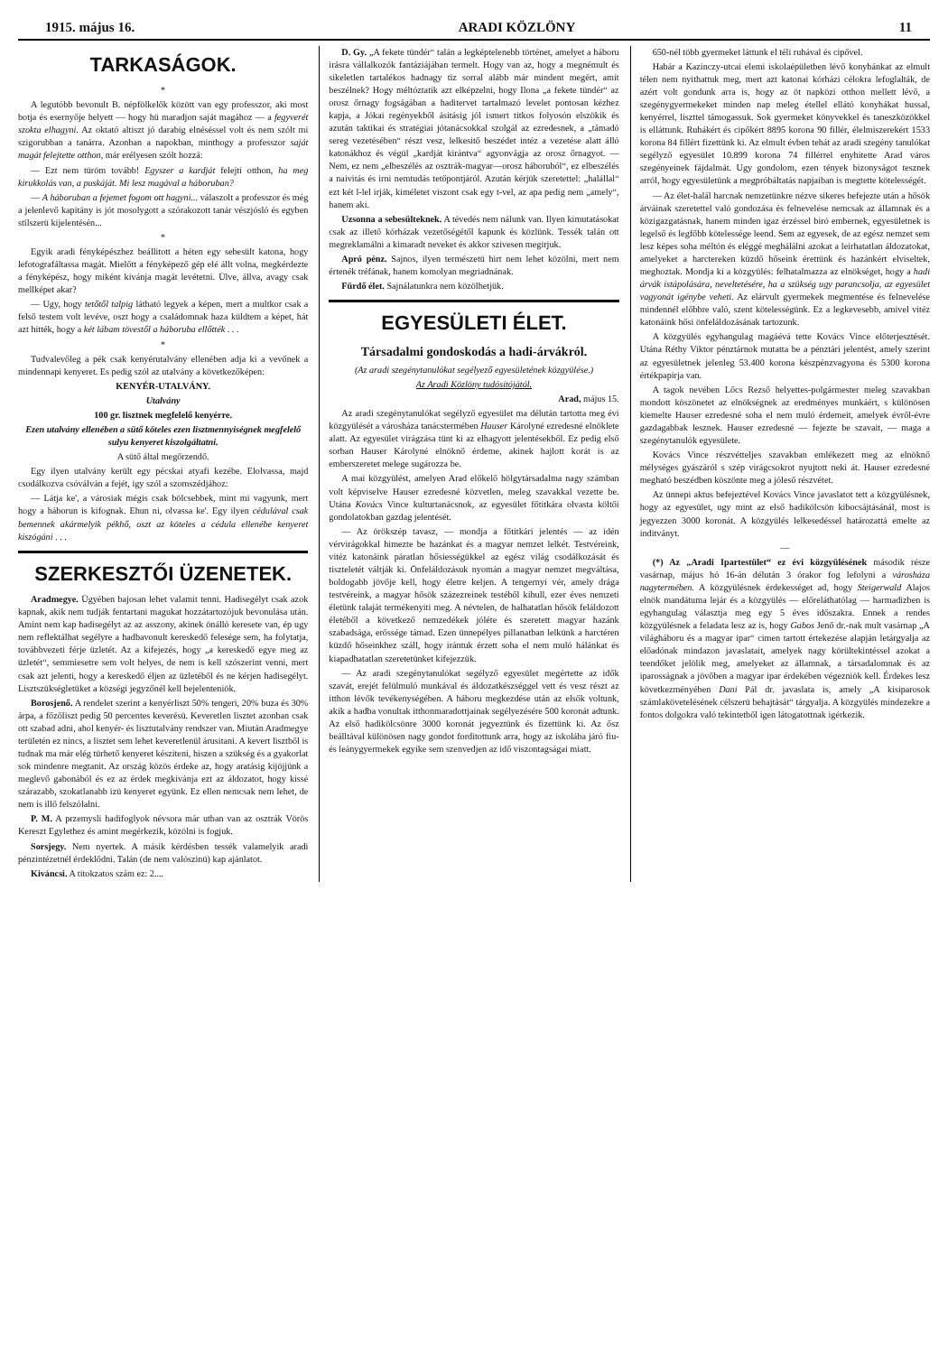1915. május 16. ARADI KÖZLÖNY 11
TARKASÁGOK.
*
A legutóbb bevonult B. népfölkelők között van egy professzor, aki most botja és esernyője helyett — hogy hü maradjon saját magához — a fegyverét szokta elhagyni. Az oktató altiszt jó darabig elnéséssel volt és nem szólt mi szigorubban a tanárra. Azonban a napokban, minthogy a professzor saját magát felejtette otthon, már erélyesen szólt hozzá:
— Ezt nem türöm tovább! Egyszer a kardját felejti otthon, ha meg kirukkolás van, a puskáját. Mi lesz magával a háboruban?
— A háboruban a fejemet fogom ott hagyni... válaszolt a professzor és még a jelenlevő kapitány is jót mosolygott a szórakozott tanár vészjósló és egyben stílszerü kijelentésén...
*
Egyik aradi fényképészhez beállitott a héten egy sebesült katona, hogy lefotografáltassa magát. Mielőtt a fényképező gép elé állt volna, megkérdezte a fényképész, hogy miként kivánja magát levétetni. Ülve, állva, avagy csak mellképet akar?
— Ugy, hogy tetőtől talpig látható legyek a képen, mert a multkor csak a felső testem volt levéve, oszt hogy a családomnak haza küldtem a képet, hát azt hitték, hogy a két lábam tövestől a háboruba ellőtték . . .
*
Tudvalevőleg a pék csak kenyérutalvány ellenében adja ki a vevőnek a mindennapi kenyeret. Es pedig szól az utalvány a következőképen:
KENYÉR-UTALVÁNY.
Utalvány
100 gr. lisztnek megfelelő kenyérre.
Ezen utalvány ellenében a sütő köteles ezen lisztmennyiségnek megfelelő sulyu kenyeret kiszolgáltatni.
A sütő által megőrzendő.
Egy ilyen utalvány került egy pécskai atyafi kezébe. Elolvassa, majd csodálkozva csóválván a fejét, igy szól a szomszédjához:
— Látja ke', a városiak mégis csak bölcsebbek, mint mi vagyunk, mert hogy a háborun is kifognak. Ehun ni, olvassa ke'. Egy ilyen cédulával csak bemennek akármelyik pékhő, oszt az köteles a cédula ellenébe kenyeret kiszógáni . . .
SZERKESZTŐI ÜZENETEK.
Aradmegye. Ügyében bajosan lehet valamit tenni. Hadisegélyt csak azok kapnak, akik nem tudják fentartani magukat hozzátartozójuk bevonulása után. Amint nem kap hadisegélyt az az asszony, akinek önálló keresete van, ép ugy nem reflektálhat segélyre a hadbavonult kereskedő felesége sem, ha folytatja, továbbvezeti férje üzletét. Az a kifejezés, hogy „a kereskedő egye meg az üzletét“, semmiesetre sem volt helyes, de nem is kell szószerint venni, mert csak azt jelenti, hogy a kereskedő éljen az üzletéből és ne kérjen hadisegélyt. Lisztszükségletüket a községi jegyzőnél kell bejelenteniök.
Borosjenő. A rendelet szerint a kenyérliszt 50% tengeri, 20% buza és 30% árpa, a főzőliszt pedig 50 percentes keverésü. Keveretlen lisztet azonban csak ott szabad adni, ahol kenyér- és lisztutalvány rendszer van. Miután Aradmegye területén ez nincs, a lisztet sem lehet keveretlenül árusitani. A kevert lisztből is tudnak ma már elég türhető kenyeret késziteni, hiszen a szükség és a gyakorlat sok mindenre megtanit. Az ország közös érdeke az, hogy aratásig kijöjjünk a meglevő gabonából és ez az érdek megkivánja ezt az áldozatot, hogy kissé szárazabb, szokatlanabb izü kenyeret együnk. Ez ellen nemcsak nem lehet, de nem is illő felszólalni.
P. M. A przemysli hadifoglyok névsora már utban van az osztrák Vörös Kereszt Egylethez és amint megérkezik, közölni is fogjuk.
Sorsjegy. Nem nyertek. A másik kérdésben tessék valamelyik aradi pénzintézetnél érdeklődni. Talán (de nem valószinü) kap ajánlatot.
Kiváncsi. A titokzatos szám ez: 2....
D. Gy. „A fekete tündér“ talán a legképtelenebb történet, amelyet a háboru irásra vállalkozók fantáziájában termelt. Hogy van az, hogy a megnémult és sikeletlen tartalékos hadnagy tiz sorral alább már mindent megért, amit beszélnek? Hogy méltóztatik azt elképzelni, hogy Ilona „a fekete tündér“ az orosz őrnagy fogságában a haditervet tartalmazó levelet pontosan kézhez kapja, a Jókai regényekből ásitásig jól ismert titkos folyosón elszökik és azután taktikai és stratégiai jótanácsokkal szolgál az ezredesnek, a „támadó sereg vezetésében“ részt vesz, lelkesitő beszédet intéz a vezetése alatt álló katonákhoz és végül „kardját kirántva“ agyonvágja az orosz őrnagyot. — Nem, ez nem „elbeszélés az osztrák-magyar—orosz háboruból“, ez elbeszélés a naivitás és irni nemtudás tetőpontjáról. Azután kérjük szeretettel: „halállal“ ezt két l-lel irják, kiméletet viszont csak egy t-vel, az apa pedig nem „amely“, hanem aki.
Uzsonna a sebesülteknek. A tévedés nem nálunk van. Ilyen kimutatásokat csak az illető kórházak vezetőségétől kapunk és közlünk. Tessék talán ott megreklamálni a kimaradt neveket és akkor szivesen megirjuk.
Apró pénz. Sajnos, ilyen természetü hirt nem lehet közölni, mert nem értenék tréfának, hanem komolyan megriadnának.
Fürdő élet. Sajnálatunkra nem közölhetjük.
EGYESÜLETI ÉLET.
Társadalmi gondoskodás a hadi-árvákról.
(Az aradi szegénytanulókat segélyező egyesületének közgyülése.)
Az Aradi Közlöny tudósitójától.
Arad, május 15.
Az aradi szegénytanulókat segélyző egyesület ma délután tartotta meg évi közgyülését a városháza tanácstermében Hauser Károlyné ezredesné elnöklete alatt. Az egyesület virágzása tünt ki az elhagyott jelentésekből. Ez pedig első sorban Hauser Károlyné elnöknő érdeme, akinek hajlott korát is az emberszeretet melege sugározza be.
A mai közgyülést, amelyen Arad előkelő hölgytársadalma nagy számban volt képviselve Hauser ezredesné közvetlen, meleg szavakkal vezette be. Utána Kovács Vince kulturtanácsnok, az egyesület főtitkára olvasta költői gondolatokban gazdag jelentését.
— Az örökszép tavasz, — mondja a főtitkári jelentés — az idén vérvirágokkal himezte be hazánkat és a magyar nemzet lelkét. Testvéreink, vitéz katonáink páratlan hősiességükkel az egész világ csodálkozását és tiszteletét váltják ki. Önfeláldozásuk nyomán a magyar nemzet megváltása, boldogabb jövője kell, hogy életre keljen. A tengernyi vér, amely drága testvéreink, a magyar hősök százezreinek testéből kihull, ezer éves nemzeti életünk talaját termékenyiti meg. A névtelen, de halhatatlan hősök feláldozott életéből a következő nemzedékek jóléte és szeretett magyar hazánk szabadsága, erőssége támad. Ezen ünnepélyes pillanatban lelkünk a harctéren küzdő hőseinkhez száll, hogy irántuk érzett soha el nem muló hálánkat és kiapadhatatlan szeretetünket kifejezzük.
— Az aradi szegénytanulókat segélyző egyesület megértette az idők szavát, erejét felülmuló munkával és áldozatkészséggel vett és vesz részt az itthon lévők tevékenységében. A háboru megkezdése után az elsők voltunk, akik a hadba vonultak itthonmaradottjainak segélyezésére 500 koronát adtunk. Az első hadikölcsönre 3000 koronát jegyeztünk és fizettünk ki. Az ősz beálltával különösen nagy gondot forditottunk arra, hogy az iskolába járó fiu- és leánygyermekek egyike sem szenvedjen az idő viszontagságai miatt.
650-nél több gyermeket láttunk el téli ruhával és cipővel.
Habár a Kazinczy-utcai elemi iskolaépületben lévő konyhánkat az elmult télen nem nyithattuk meg, mert azt katonai kórházi célokra lefoglalták, de azért volt gondunk arra is, hogy az öt napközi otthon mellett lévő, a szegénygyermekeket minden nap meleg étellel ellátó konyhákat hussal, kenyérrel, liszttel támogassuk. Sok gyermeket könyvekkel és taneszközökkel is elláttunk. Ruhákért és cipőkért 8895 korona 90 fillér, élelmiszerekért 1533 korona 84 fillért fizettünk ki. Az elmult évben tehát az aradi szegény tanulókat segélyző egyesület 10.899 korona 74 fillérrel enyhitette Arad város szegényeinek fájdalmát. Ugy gondolom, ezen tények bizonyságot tesznek arról, hogy egyesületünk a megpróbáltatás napjaiban is megtette kötelességét.
— Az élet-halál harcnak nemzetünkre nézve sikeres befejezte után a hősök árváinak szeretettel való gondozása és felnevelése nemcsak az államnak és a közigazgatásnak, hanem minden igaz érzéssel biró embernek, egyesületnek is legelső és legfőbb kötelessége leend. Sem az egyesek, de az egész nemzet sem lesz képes soha méltón és eléggé meghálálni azokat a leirhatatlan áldozatokat, amelyeket a harctereken küzdő hőseink érettünk és hazánkért elviseltek, meghoztak. Mondja ki a közgyülés: felhatalmazza az elnökséget, hogy a hadi árvák istápolására, neveltetésére, ha a szükség ugy parancsolja, az egyesület vagyonát igénybe veheti. Az elárvult gyermekek megmentése és felnevelése mindennél előbbre való, szent kötelességünk. Ez a legkevesebb, amivel vitéz katonáink hősi önfeláldozásának tartozunk.
A közgyülés egyhangulag magáévá tette Kovács Vince előterjesztését. Utána Réthy Viktor pénztárnok mutatta be a pénztári jelentést, amely szerint az egyesületnek jelenleg 53.400 korona készpénzvagyona és 5300 korona értékpapirja van.
A tagok nevében Lőcs Rezső helyettes-polgármester meleg szavakban mondott köszönetet az elnökségnek az eredményes munkáért, s különösen kiemelte Hauser ezredesné soha el nem muló érdemeit, amelyek évről-évre gazdagabbak lesznek. Hauser ezredesné — fejezte be szavait, — maga a szegénytanulók egyesülete.
Kovács Vince részvétteljes szavakban emlékezett meg az elnöknő mélységes gyászáról s szép virágcsokrot nyujtott neki át. Hauser ezredesné megható beszédben köszönte meg a jóleső részvétet.
Az ünnepi aktus befejeztével Kovács Vince javaslatot tett a közgyülésnek, hogy az egyesület, ugy mint az első hadikölcsön kibocsájtásánál, most is jegyezzen 3000 koronát. A közgyülés lelkesedéssel határozattá emelte az inditványt.
—
(*) Az „Aradi Ipartestület“ ez évi közgyülésének második része vasárnap, május hó 16-án délután 3 órakor fog lefolyni a városháza nagytermében. A közgyülésnek érdekességet ad, hogy Steigerwald Alajos elnök mandátuma lejár és a közgyülés — előreláthatólag — harmadizben is egyhangulag választja meg egy 5 éves időszakra. Ennek a rendes közgyülésnek a feladata lesz az is, hogy Gabos Jenő dr.-nak mult vasárnap „A világháboru és a magyar ipar“ cimen tartott értekezése alapján letárgyalja az előadónak mindazon javaslatait, amelyek nagy körültekintéssel azokat a teendőket jelölik meg, amelyeket az államnak, a társadalomnak és az iparosságnak a jövőben a magyar ipar érdekében végezniök kell. Érdekes lesz következményében Dani Pál dr. javaslata is, amely „A kisiparosok számlakövetelésének célszerü behajtását“ tárgyalja. A közgyülés mindezekre a fontos dolgokra való tekintetből igen látogatottnak igérkezik.